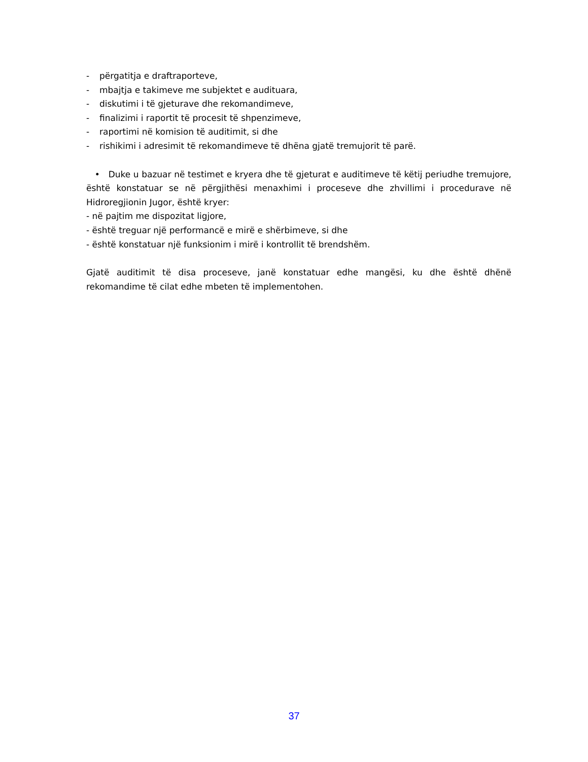- përgatitja e draftraporteve,
- mbajtja e takimeve me subjektet e audituara,
- diskutimi i të gjeturave dhe rekomandimeve,
- finalizimi i raportit të procesit të shpenzimeve,
- raportimi në komision të auditimit, si dhe
- rishikimi i adresimit të rekomandimeve të dhëna gjatë tremujorit të parë.
• Duke u bazuar në testimet e kryera dhe të gjeturat e auditimeve të këtij periudhe tremujore, është konstatuar se në përgjithësi menaxhimi i proceseve dhe zhvillimi i procedurave në Hidroregjionin Jugor, është kryer:
- në pajtim me dispozitat ligjore,
- është treguar një performancë e mirë e shërbimeve, si dhe
- është konstatuar një funksionim i mirë i kontrollit të brendshëm.
Gjatë auditimit të disa proceseve, janë konstatuar edhe mangësi, ku dhe është dhënë rekomandime të cilat edhe mbeten të implementohen.
37